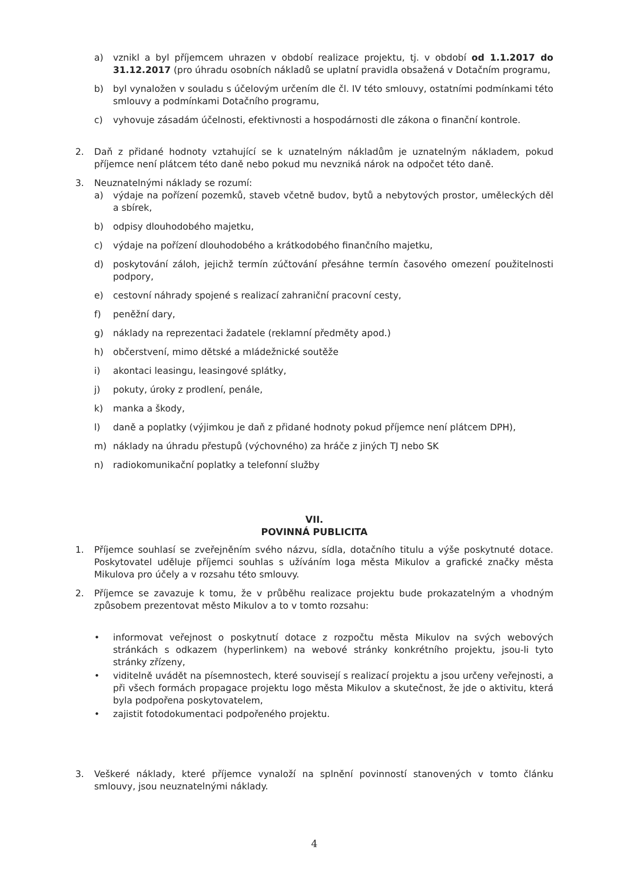a) vznikl a byl příjemcem uhrazen v období realizace projektu, tj. v období od 1.1.2017 do 31.12.2017 (pro úhradu osobních nákladů se uplatní pravidla obsažená v Dotačním programu,
b) byl vynaložen v souladu s účelovým určením dle čl. IV této smlouvy, ostatními podmínkami této smlouvy a podmínkami Dotačního programu,
c) vyhovuje zásadám účelnosti, efektivnosti a hospodárnosti dle zákona o finanční kontrole.
2. Daň z přidané hodnoty vztahující se k uznatelným nákladům je uznatelným nákladem, pokud příjemce není plátcem této daně nebo pokud mu nevzniká nárok na odpočet této daně.
3. Neuznatelnými náklady se rozumí:
a) výdaje na pořízení pozemků, staveb včetně budov, bytů a nebytových prostor, uměleckých děl a sbírek,
b) odpisy dlouhodobého majetku,
c) výdaje na pořízení dlouhodobého a krátkodobého finančního majetku,
d) poskytování záloh, jejichž termín zúčtování přesáhne termín časového omezení použitelnosti podpory,
e) cestovní náhrady spojené s realizací zahraniční pracovní cesty,
f) peněžní dary,
g) náklady na reprezentaci žadatele (reklamní předměty apod.)
h) občerstvení, mimo dětské a mládežnické soutěže
i) akontaci leasingu, leasingové splátky,
j) pokuty, úroky z prodlení, penále,
k) manka a škody,
l) daně a poplatky (výjimkou je daň z přidané hodnoty pokud příjemce není plátcem DPH),
m) náklady na úhradu přestupů (výchovného) za hráče z jiných TJ nebo SK
n) radiokomunikační poplatky a telefonní služby
VII.
POVINNÁ PUBLICITA
1. Příjemce souhlasí se zveřejněním svého názvu, sídla, dotačního titulu a výše poskytnuté dotace. Poskytovatel uděluje příjemci souhlas s užíváním loga města Mikulov a grafické značky města Mikulova pro účely a v rozsahu této smlouvy.
2. Příjemce se zavazuje k tomu, že v průběhu realizace projektu bude prokazatelným a vhodným způsobem prezentovat město Mikulov a to v tomto rozsahu:
• informovat veřejnost o poskytnutí dotace z rozpočtu města Mikulov na svých webových stránkách s odkazem (hyperlinkem) na webové stránky konkrétního projektu, jsou-li tyto stránky zřízeny,
• viditelně uvádět na písemnostech, které souvisejí s realizací projektu a jsou určeny veřejnosti, a při všech formách propagace projektu logo města Mikulov a skutečnost, že jde o aktivitu, která byla podpořena poskytovatelem,
• zajistit fotodokumentaci podpořeného projektu.
3. Veškeré náklady, které příjemce vynaloží na splnění povinností stanovených v tomto článku smlouvy, jsou neuznatelnými náklady.
4